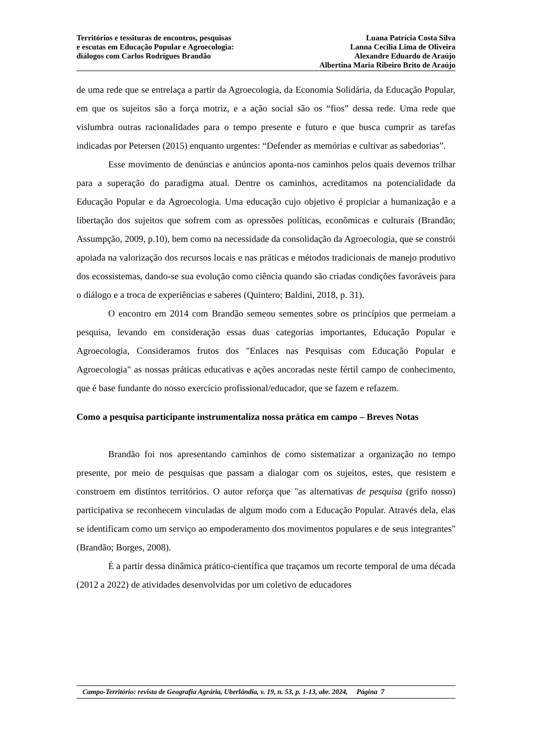Territórios e tessituras de encontros, pesquisas
e escutas em Educação Popular e Agroecologia:
diálogos com Carlos Rodrigues Brandão
Luana Patrícia Costa Silva
Lanna Cecília Lima de Oliveira
Alexandre Eduardo de Araújo
Albertina Maria Ribeiro Brito de Araújo
de uma rede que se entrelaça a partir da Agroecologia, da Economia Solidária, da Educação Popular, em que os sujeitos são a força motriz, e a ação social são os “fios” dessa rede. Uma rede que vislumbra outras racionalidades para o tempo presente e futuro e que busca cumprir as tarefas indicadas por Petersen (2015) enquanto urgentes: “Defender as memórias e cultivar as sabedorias”.
Esse movimento de denúncias e anúncios aponta-nos caminhos pelos quais devemos trilhar para a superação do paradigma atual. Dentre os caminhos, acreditamos na potencialidade da Educação Popular e da Agroecologia. Uma educação cujo objetivo é propiciar a humanização e a libertação dos sujeitos que sofrem com as opressões políticas, econômicas e culturais (Brandão; Assumpção, 2009, p.10), bem como na necessidade da consolidação da Agroecologia, que se constrói apoiada na valorização dos recursos locais e nas práticas e métodos tradicionais de manejo produtivo dos ecossistemas, dando-se sua evolução como ciência quando são criadas condições favoráveis para o diálogo e a troca de experiências e saberes (Quintero; Baldini, 2018, p. 31).
O encontro em 2014 com Brandão semeou sementes sobre os princípios que permeiam a pesquisa, levando em consideração essas duas categorias importantes, Educação Popular e Agroecologia, Consideramos frutos dos "Enlaces nas Pesquisas com Educação Popular e Agroecologia" as nossas práticas educativas e ações ancoradas neste fértil campo de conhecimento, que é base fundante do nosso exercício profissional/educador, que se fazem e refazem.
Como a pesquisa participante instrumentaliza nossa prática em campo – Breves Notas
Brandão foi nos apresentando caminhos de como sistematizar a organização no tempo presente, por meio de pesquisas que passam a dialogar com os sujeitos, estes, que resistem e constroem em distintos territórios. O autor reforça que "as alternativas de pesquisa (grifo nosso) participativa se reconhecem vinculadas de algum modo com a Educação Popular. Através dela, elas se identificam como um serviço ao empoderamento dos movimentos populares e de seus integrantes" (Brandão; Borges, 2008).
É a partir dessa dinâmica prático-científica que traçamos um recorte temporal de uma década (2012 a 2022) de atividades desenvolvidas por um coletivo de educadores
Campo-Território: revista de Geografia Agrária, Uberlândia, v. 19, n. 53, p. 1-13, abr. 2024, Página 7